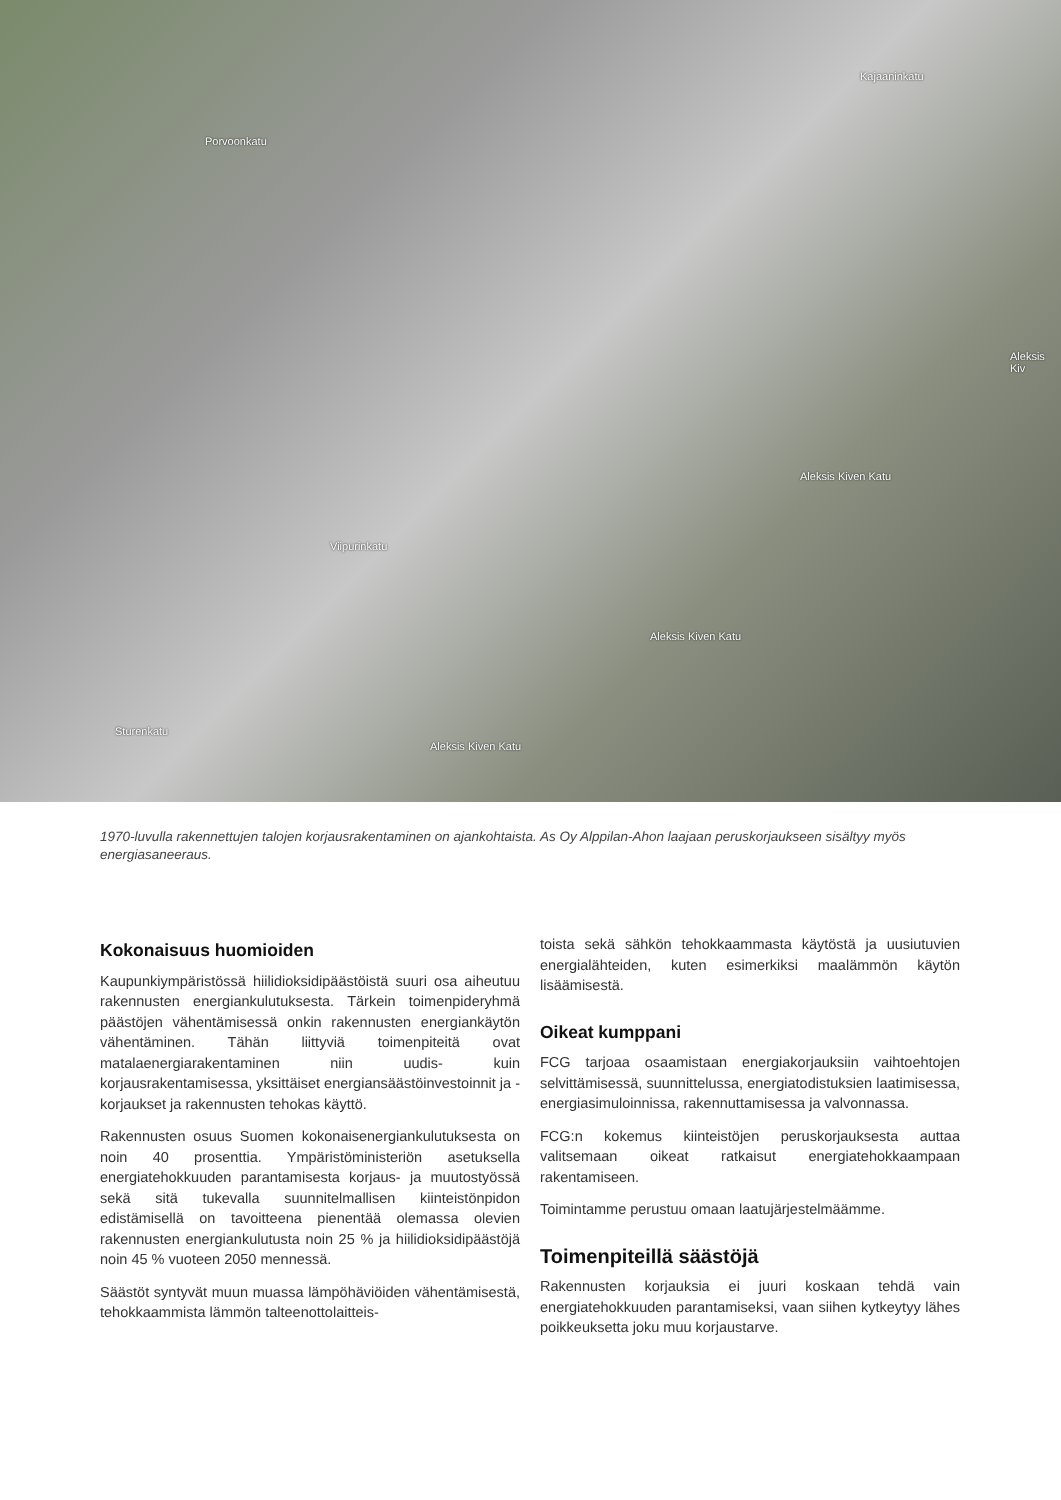Porvoonkatu
Kajaaninkatu
Viipurinkatu
Aleksis Kiven Katu
Aleksis Kiven Katu
Aleksis Kiven Katu
Aleksis Kiv
Sturenkatu
1970-luvulla rakennettujen talojen korjausrakentaminen on ajankohtaista. As Oy Alppilan-Ahon laajaan peruskorjaukseen sisältyy myös energiasaneeraus.
Kokonaisuus huomioiden
Kaupunkiympäristössä hiilidioksidipäästöistä suuri osa aiheutuu rakennusten energiankulutuksesta. Tärkein toimenpideryhmä päästöjen vähentämisessä onkin rakennusten energiankäytön vähentäminen. Tähän liittyviä toimenpiteitä ovat matalaenergiarakentaminen niin uudis- kuin korjausrakentamisessa, yksittäiset energiansäästöinvestoinnit ja -korjaukset ja rakennusten tehokas käyttö.
Rakennusten osuus Suomen kokonaisenergiankulutuksesta on noin 40 prosenttia. Ympäristöministeriön asetuksella energiatehokkuuden parantamisesta korjaus- ja muutostyössä sekä sitä tukevalla suunnitelmallisen kiinteistönpidon edistämisellä on tavoitteena pienentää olemassa olevien rakennusten energiankulutusta noin 25 % ja hiilidioksidipäästöjä noin 45 % vuoteen 2050 mennessä.
Säästöt syntyvät muun muassa lämpöhäviöiden vähentämisestä, tehokkaammista lämmön talteenottolaitteis-
toista sekä sähkön tehokkaammasta käytöstä ja uusiutuvien energialähteiden, kuten esimerkiksi maalämmön käytön lisäämisestä.
Oikeat kumppani
FCG tarjoaa osaamistaan energiakorjauksiin vaihtoehtojen selvittämisessä, suunnittelussa, energiatodistuksien laatimisessa, energiasimuloinnissa, rakennuttamisessa ja valvonnassa.
FCG:n kokemus kiinteistöjen peruskorjauksesta auttaa valitsemaan oikeat ratkaisut energiatehokkaampaan rakentamiseen.
Toimintamme perustuu omaan laatujärjestelmäämme.
Toimenpiteillä säästöjä
Rakennusten korjauksia ei juuri koskaan tehdä vain energiatehokkuuden parantamiseksi, vaan siihen kytkeytyy lähes poikkeuksetta joku muu korjaustarve.